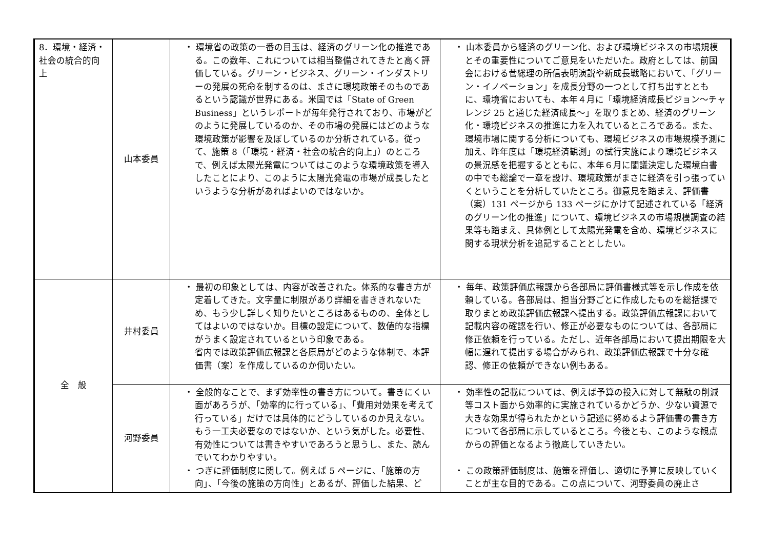| 8．環境・経済・社会の統合的向上 | 山本委員 | ・ 環境省の政策の一番の目玉は、経済のグリーン化の推進である。この数年、これについては相当整備されてきたと高く評価している。グリーン・ビジネス、グリーン・インダストリーの発展の死命を制するのは、まさに環境政策そのものであるという認識が世界にある。米国では「State of Green Business」というレポートが毎年発行されており、市場がどのように発展しているのか、その市場の発展にはどのような環境政策が影響を及ぼしているのか分析されている。従って、施策 8（「環境・経済・社会の統合的向上」）のところで、例えば太陽光発電についてはこのような環境政策を導入したことにより、このように太陽光発電の市場が成長したというような分析があればよいのではないか。 | ・ 山本委員から経済のグリーン化、および環境ビジネスの市場規模とその重要性についてご意見をいただいた。政府としては、前国会における菅総理の所信表明演説や新成長戦略において、「グリーン・イノベーション」を成長分野の一つとして打ち出すとともに、環境省においても、本年４月に「環境経済成長ビジョン～チャレンジ 25 と通じた経済成長～」を取りまとめ、経済のグリーン化・環境ビジネスの推進に力を入れているところである。また、環境市場に関する分析についても、環境ビジネスの市場規模予測に加え、昨年度は「環境経済観測」の試行実施により環境ビジネスの景況感を把握するとともに、本年６月に閣議決定した環境白書の中でも総論で一章を設け、環境政策がまさに経済を引っ張っていくということを分析していたところ。御意見を踏まえ、評価書（案）131 ページから 133 ページにかけて記述されている「経済のグリーン化の推進」について、環境ビジネスの市場規模調査の結果等も踏まえ、具体例として太陽光発電を含め、環境ビジネスに関する現状分析を追記することとしたい。 |
| 全 般 | 井村委員 | ・ 最初の印象としては、内容が改善された。体系的な書き方が定着してきた。文字量に制限があり詳細を書ききれないため、もう少し詳しく知りたいところはあるものの、全体としてはよいのではないか。目標の設定について、数値的な指標がうまく設定されているという印象である。 省内では政策評価広報課と各原局がどのような体制で、本評価書（案）を作成しているのか伺いたい。 | ・ 毎年、政策評価広報課から各部局に評価書様式等を示し作成を依頼している。各部局は、担当分野ごとに作成したものを総括課で取りまとめ政策評価広報課へ提出する。政策評価広報課において記載内容の確認を行い、修正が必要なものについては、各部局に修正依頼を行っている。ただし、近年各部局において提出期限を大幅に遅れて提出する場合がみられ、政策評価広報課で十分な確認、修正の依頼ができない例もある。 |
| | 河野委員 | ・ 全般的なことで、まず効率性の書き方について。書きにくい面があろうが、「効率的に行っている」、「費用対効果を考えて行っている」だけでは具体的にどうしているのか見えない。もう一工夫必要なのではないか、という気がした。必要性、有効性については書きやすいであろうと思うし、また、読んでいてわかりやすい。 ・ つぎに評価制度に関して。例えば 5 ページに、「施策の方向」、「今後の施策の方向性」とあるが、評価した結果、ど | ・ 効率性の記載については、例えば予算の投入に対して無駄の削減等コスト面から効率的に実施されているかどうか、少ない資源で大きな効果が得られたかという記述に努めるよう評価書の書き方について各部局に示しているところ。今後とも、このような観点からの評価となるよう徹底していきたい。 ・ この政策評価制度は、施策を評価し、適切に予算に反映していくことが主な目的である。この点について、河野委員の廃止さ |